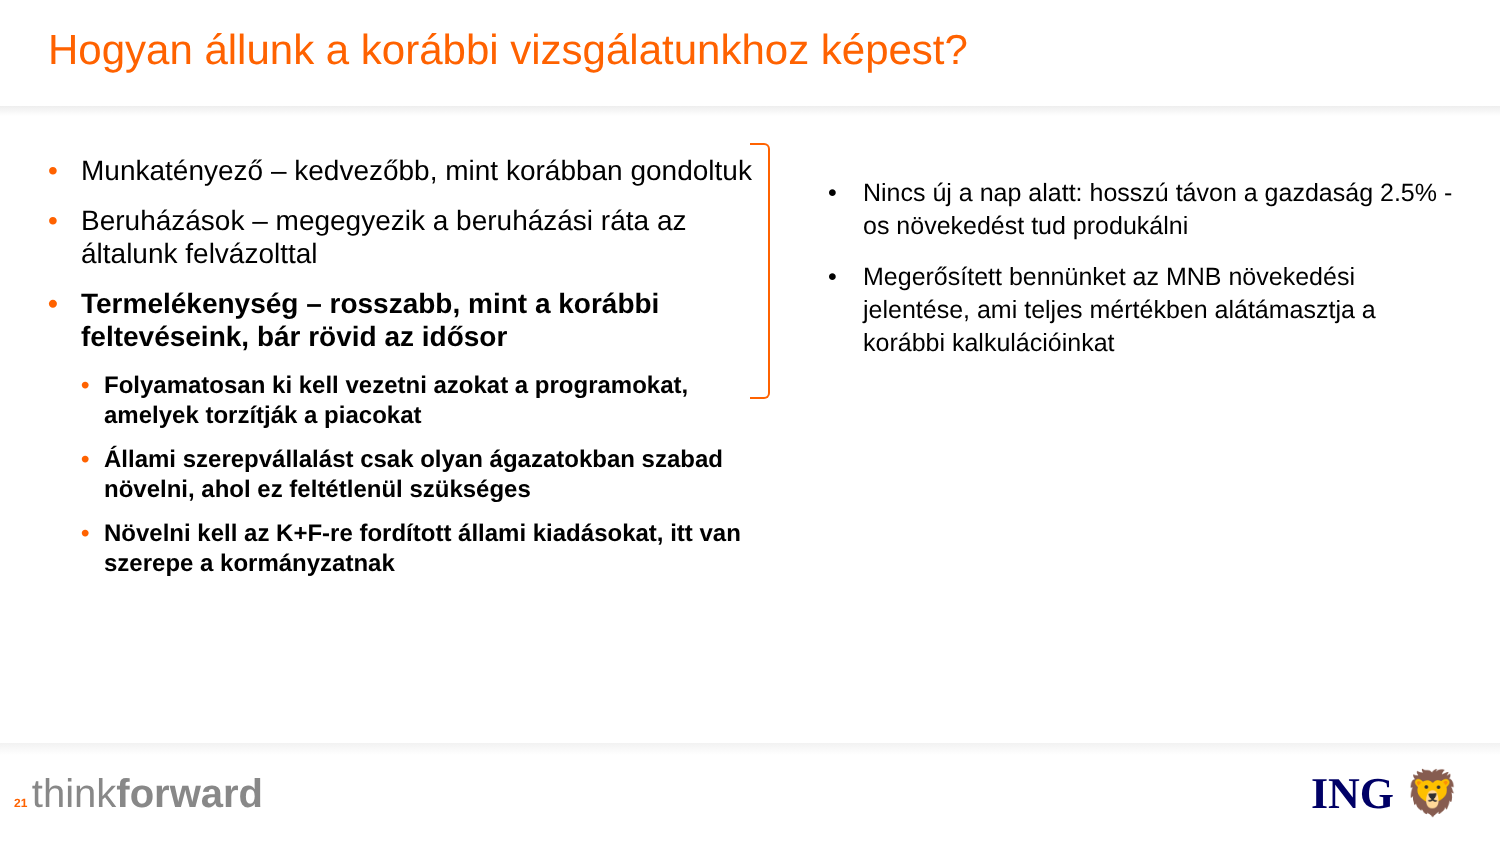Hogyan állunk a korábbi vizsgálatunkhoz képest?
• Munkatényező – kedvezőbb, mint korábban gondoltuk
• Beruházások – megegyezik a beruházási ráta az általunk felvázolttal
• Termelékenység – rosszabb, mint a korábbi feltevéseink, bár rövid az idősor
• Folyamatosan ki kell vezetni azokat a programokat, amelyek torzítják a piacokat
• Állami szerepvállalást csak olyan ágazatokban szabad növelni, ahol ez feltétlenül szükséges
• Növelni kell az K+F-re fordított állami kiadásokat, itt van szerepe a kormányzatnak
• Nincs új a nap alatt: hosszú távon a gazdaság 2.5% -os növekedést tud produkálni
• Megerősített bennünket az MNB növekedési jelentése, ami teljes mértékben alátámasztja a korábbi kalkulációinkat
21 thinkforward ING 🦁